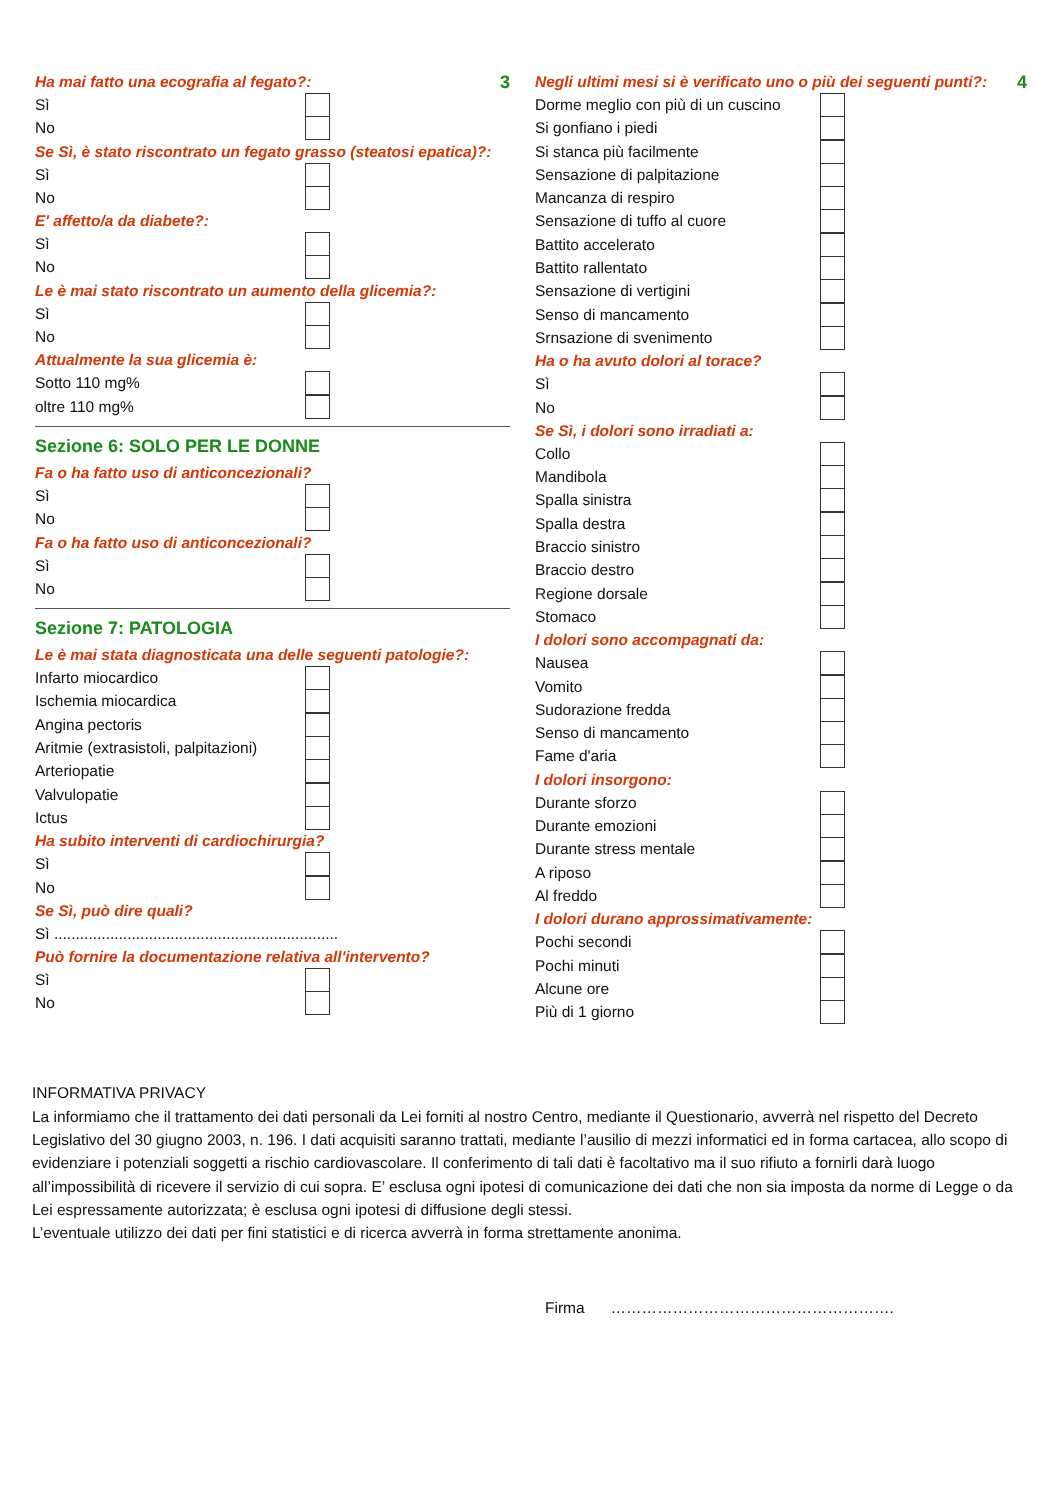3
Ha mai fatto una ecografia al fegato?:
Sì
No
Se Sì, è stato riscontrato un fegato grasso (steatosi epatica)?:
Sì
No
E' affetto/a da diabete?:
Sì
No
Le è mai stato riscontrato un aumento della glicemia?:
Sì
No
Attualmente la sua glicemia è:
Sotto 110 mg%
oltre 110 mg%
Sezione 6: SOLO PER LE DONNE
Fa o ha fatto uso di anticoncezionali?
Sì
No
Fa o ha fatto uso di anticoncezionali?
Sì
No
Sezione 7: PATOLOGIA
Le è mai stata diagnosticata una delle seguenti patologie?:
Infarto miocardico
Ischemia miocardica
Angina pectoris
Aritmie (extrasistoli, palpitazioni)
Arteriopatie
Valvulopatie
Ictus
Ha subito interventi di cardiochirurgia?
Sì
No
Se Sì, può dire quali?
Sì ..................................................................
Può fornire la documentazione relativa all'intervento?
Sì
No
4
Negli ultimi mesi si è verificato uno o più dei seguenti punti?:
Dorme meglio con più di un cuscino
Si gonfiano i piedi
Si stanca più facilmente
Sensazione di palpitazione
Mancanza di respiro
Sensazione di tuffo al cuore
Battito accelerato
Battito rallentato
Sensazione di vertigini
Senso di mancamento
Srnsazione di svenimento
Ha o ha avuto dolori al torace?
Sì
No
Se Sì, i dolori sono irradiati a:
Collo
Mandibola
Spalla sinistra
Spalla destra
Braccio sinistro
Braccio destro
Regione dorsale
Stomaco
I dolori sono accompagnati da:
Nausea
Vomito
Sudorazione fredda
Senso di mancamento
Fame d'aria
I dolori insorgono:
Durante sforzo
Durante emozioni
Durante stress mentale
A riposo
Al freddo
I dolori durano approssimativamente:
Pochi secondi
Pochi minuti
Alcune ore
Più di 1 giorno
INFORMATIVA PRIVACY
La informiamo che il trattamento dei dati personali da Lei forniti al nostro Centro, mediante il Questionario, avverrà nel rispetto del Decreto Legislativo del 30 giugno 2003, n. 196. I dati acquisiti saranno trattati, mediante l’ausilio di mezzi informatici ed in forma cartacea, allo scopo di evidenziare i potenziali soggetti a rischio cardiovascolare. Il conferimento di tali dati è facoltativo ma il suo rifiuto a fornirli darà luogo all’impossibilità di ricevere il servizio di cui sopra. E’ esclusa ogni ipotesi di comunicazione dei dati che non sia imposta da norme di Legge o da Lei espressamente autorizzata; è esclusa ogni ipotesi di diffusione degli stessi.
L’eventuale utilizzo dei dati per fini statistici e di ricerca avverrà in forma strettamente anonima.
Firma ……………………………………………….